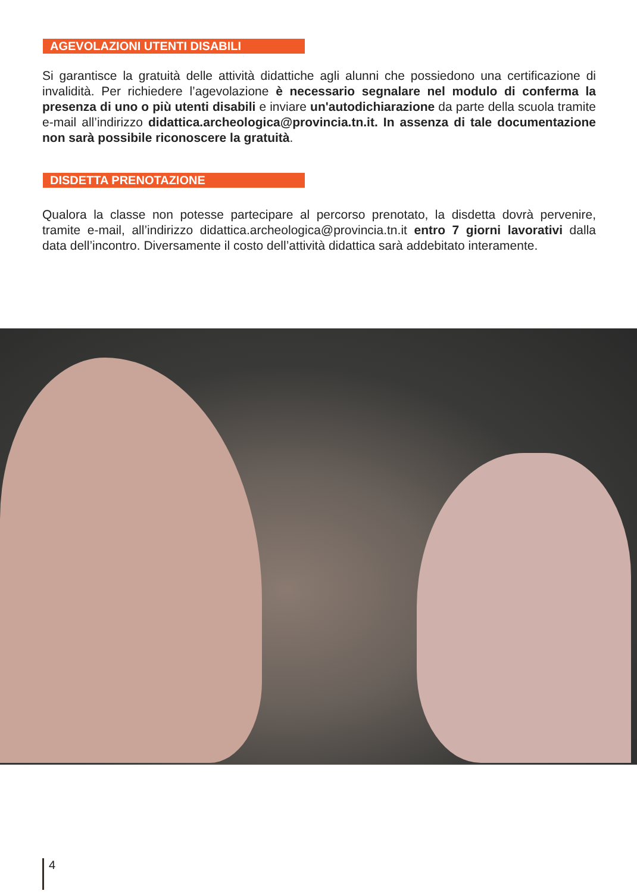AGEVOLAZIONI UTENTI DISABILI
Si garantisce la gratuità delle attività didattiche agli alunni che possiedono una certificazione di invalidità. Per richiedere l’agevolazione è necessario segnalare nel modulo di conferma la presenza di uno o più utenti disabili e inviare un'autodichiarazione da parte della scuola tramite e-mail all’indirizzo didattica.archeologica@provincia.tn.it. In assenza di tale documentazione non sarà possibile riconoscere la gratuità.
DISDETTA PRENOTAZIONE
Qualora la classe non potesse partecipare al percorso prenotato, la disdetta dovrà pervenire, tramite e-mail, all’indirizzo didattica.archeologica@provincia.tn.it entro 7 giorni lavorativi dalla data dell’incontro. Diversamente il costo dell’attività didattica sarà addebitato interamente.
4